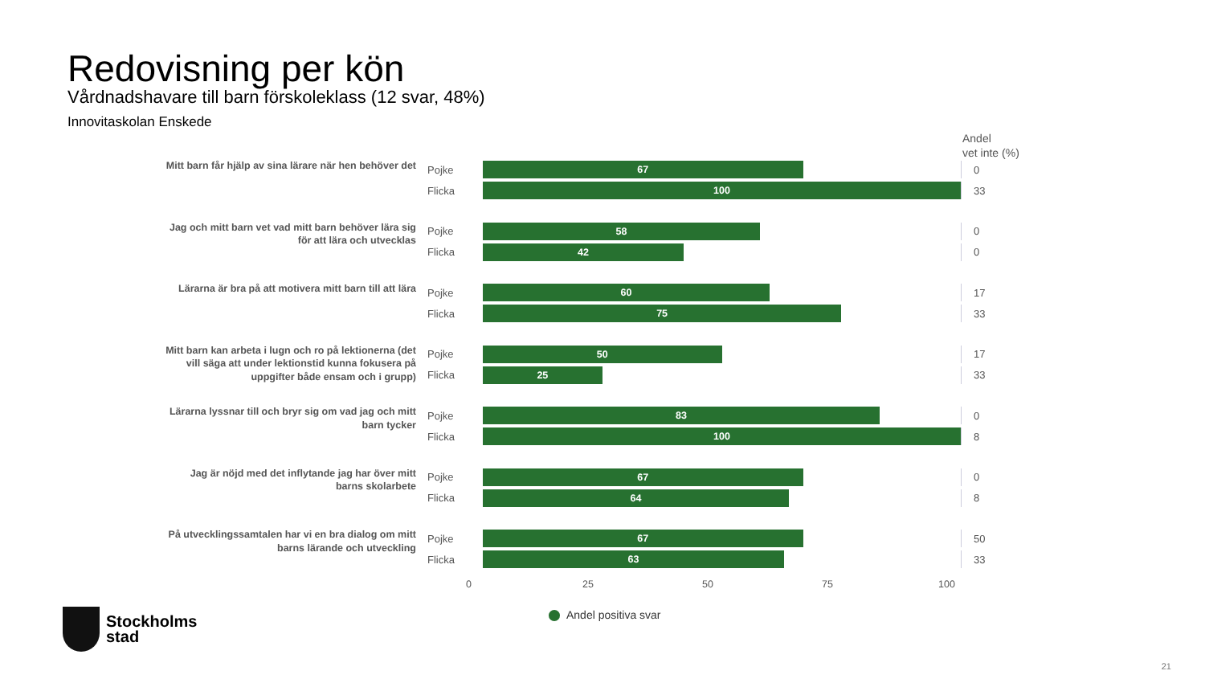Redovisning per kön
Vårdnadshavare till barn förskoleklass (12 svar, 48%)
Innovitaskolan Enskede
Andel
vet inte (%)
Mitt barn får hjälp av sina lärare när hen behöver det
Pojke
67
0
Flicka
100
33
Jag och mitt barn vet vad mitt barn behöver lära sig för att lära och utvecklas
Pojke
58
0
Flicka
42
0
Lärarna är bra på att motivera mitt barn till att lära
Pojke
60
17
Flicka
75
33
Mitt barn kan arbeta i lugn och ro på lektionerna (det vill säga att under lektionstid kunna fokusera på uppgifter både ensam och i grupp)
Pojke
50
17
Flicka
25
33
Lärarna lyssnar till och bryr sig om vad jag och mitt barn tycker
Pojke
83
0
Flicka
100
8
Jag är nöjd med det inflytande jag har över mitt barns skolarbete
Pojke
67
0
Flicka
64
8
På utvecklingssamtalen har vi en bra dialog om mitt barns lärande och utveckling
Pojke
67
50
Flicka
63
33
0 25 50 75 100
Andel positiva svar
Stockholms
stad
21